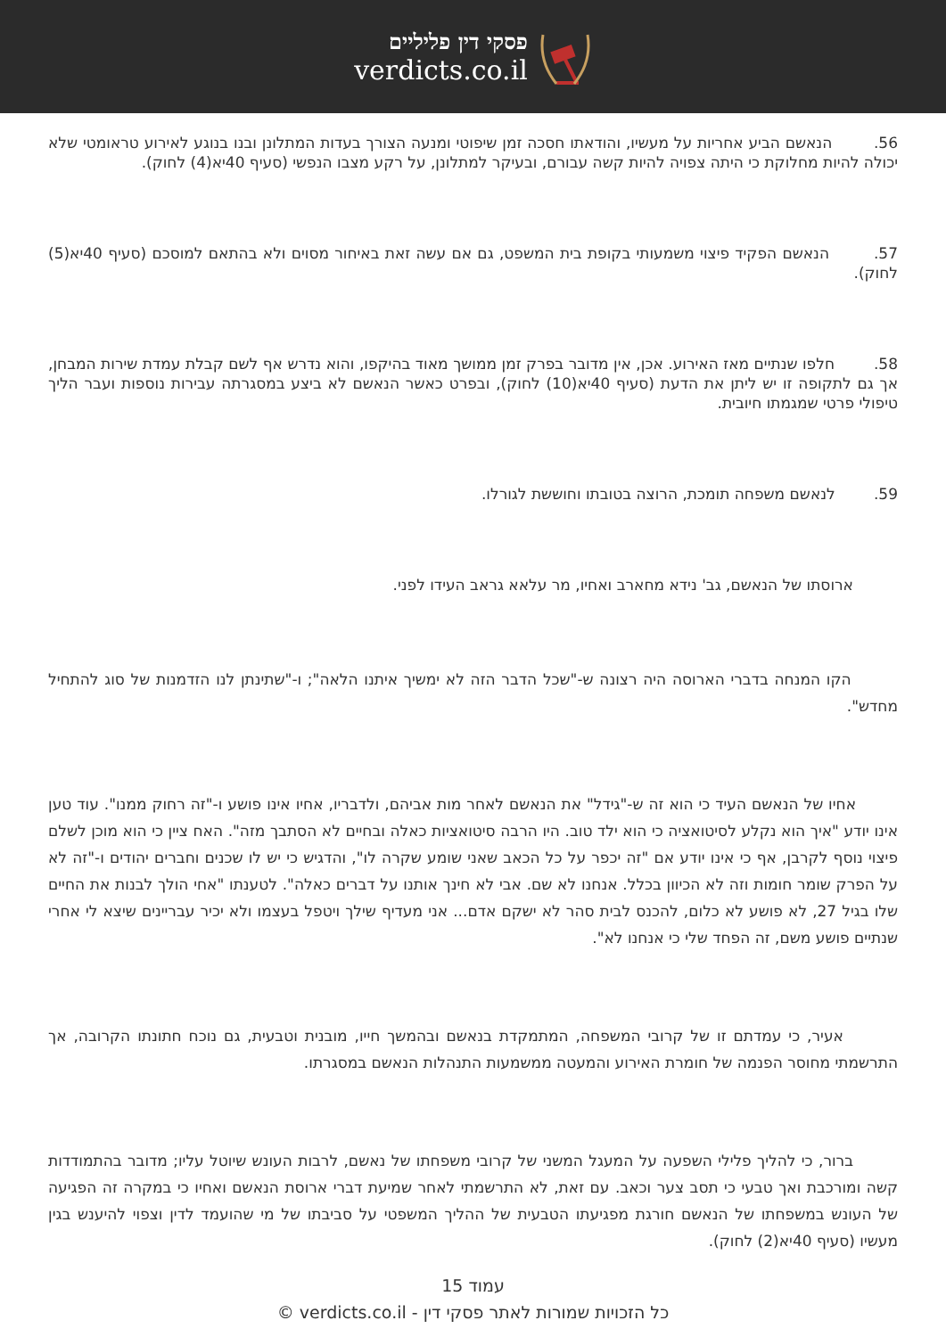פסקי דין פליליים
verdicts.co.il
56. הנאשם הביע אחריות על מעשיו, והודאתו חסכה זמן שיפוטי ומנעה הצורך בעדות המתלונן ובנו בנוגע לאירוע טראומטי שלא יכולה להיות מחלוקת כי היתה צפויה להיות קשה עבורם, ובעיקר למתלונן, על רקע מצבו הנפשי (סעיף 40יא(4) לחוק).
57. הנאשם הפקיד פיצוי משמעותי בקופת בית המשפט, גם אם עשה זאת באיחור מסוים ולא בהתאם למוסכם (סעיף 40יא(5) לחוק).
58. חלפו שנתיים מאז האירוע. אכן, אין מדובר בפרק זמן ממושך מאוד בהיקפו, והוא נדרש אף לשם קבלת עמדת שירות המבחן, אך גם לתקופה זו יש ליתן את הדעת (סעיף 40יא(10) לחוק), ובפרט כאשר הנאשם לא ביצע במסגרתה עבירות נוספות ועבר הליך טיפולי פרטי שמגמתו חיובית.
59. לנאשם משפחה תומכת, הרוצה בטובתו וחוששת לגורלו.
ארוסתו של הנאשם, גב' נידא מחארב ואחיו, מר עלאא גראב העידו לפני.
הקו המנחה בדברי הארוסה היה רצונה ש-"שכל הדבר הזה לא ימשיך איתנו הלאה"; ו-"שתינתן לנו הזדמנות של סוג להתחיל מחדש".
אחיו של הנאשם העיד כי הוא זה ש-"גידל" את הנאשם לאחר מות אביהם, ולדבריו, אחיו אינו פושע ו-"זה רחוק ממנו". עוד טען אינו יודע "איך הוא נקלע לסיטואציה כי הוא ילד טוב. היו הרבה סיטואציות כאלה ובחיים לא הסתבך מזה". האח ציין כי הוא מוכן לשלם פיצוי נוסף לקרבן, אף כי אינו יודע אם "זה יכפר על כל הכאב שאני שומע שקרה לו", והדגיש כי יש לו שכנים וחברים יהודים ו-"זה לא על הפרק שומר חומות וזה לא הכיוון בכלל. אנחנו לא שם. אבי לא חינך אותנו על דברים כאלה". לטענתו "אחי הולך לבנות את החיים שלו בגיל 27, לא פושע לא כלום, להכנס לבית סהר לא ישקם אדם... אני מעדיף שילך ויטפל בעצמו ולא יכיר עבריינים שיצא לי אחרי שנתיים פושע משם, זה הפחד שלי כי אנחנו לא".
אעיר, כי עמדתם זו של קרובי המשפחה, המתמקדת בנאשם ובהמשך חייו, מובנית וטבעית, גם נוכח חתונתו הקרובה, אך התרשמתי מחוסר הפנמה של חומרת האירוע והמעטה ממשמעות התנהלות הנאשם במסגרתו.
ברור, כי להליך פלילי השפעה על המעגל המשני של קרובי משפחתו של נאשם, לרבות העונש שיוטל עליו; מדובר בהתמודדות קשה ומורכבת ואך טבעי כי תסב צער וכאב. עם זאת, לא התרשמתי לאחר שמיעת דברי ארוסת הנאשם ואחיו כי במקרה זה הפגיעה של העונש במשפחתו של הנאשם חורגת מפגיעתו הטבעית של ההליך המשפטי על סביבתו של מי שהועמד לדין וצפוי להיענש בגין מעשיו (סעיף 40יא(2) לחוק).
עמוד 15
כל הזכויות שמורות לאתר פסקי דין - verdicts.co.il ©